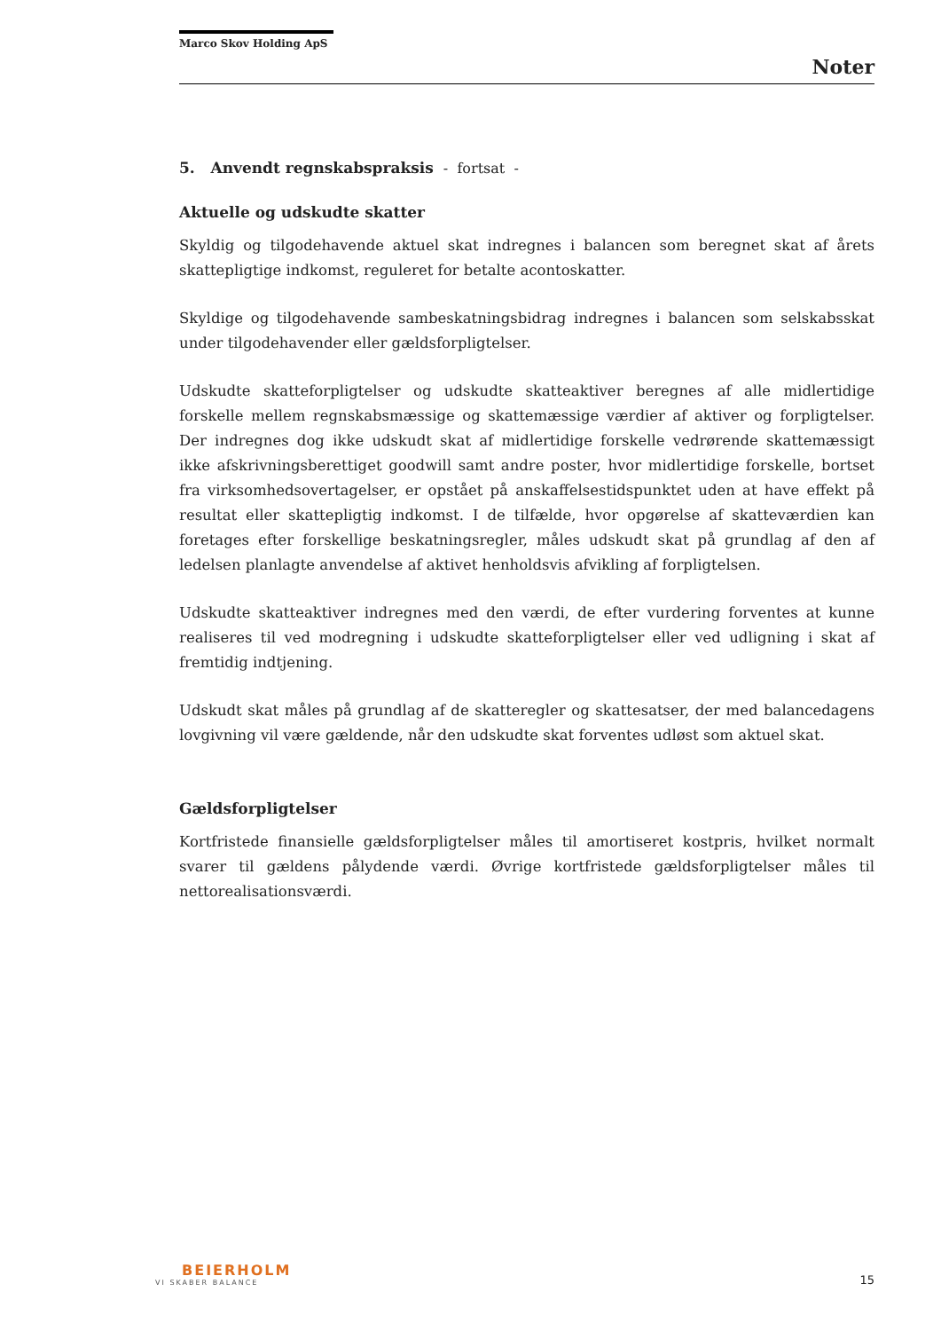Marco Skov Holding ApS
Noter
5. Anvendt regnskabspraksis - fortsat -
Aktuelle og udskudte skatter
Skyldig og tilgodehavende aktuel skat indregnes i balancen som beregnet skat af årets skattepligtige indkomst, reguleret for betalte acontoskatter.
Skyldige og tilgodehavende sambeskatningsbidrag indregnes i balancen som selskabsskat under tilgodehavender eller gældsforpligtelser.
Udskudte skatteforpligtelser og udskudte skatteaktiver beregnes af alle midlertidige forskelle mellem regnskabsmæssige og skattemæssige værdier af aktiver og forpligtelser. Der indregnes dog ikke udskudt skat af midlertidige forskelle vedrørende skattemæssigt ikke afskrivningsberettiget goodwill samt andre poster, hvor midlertidige forskelle, bortset fra virksomhedsovertagelser, er opstået på anskaffelsestidspunktet uden at have effekt på resultat eller skattepligtig indkomst. I de tilfælde, hvor opgørelse af skatteværdien kan foretages efter forskellige beskatningsregler, måles udskudt skat på grundlag af den af ledelsen planlagte anvendelse af aktivet henholdsvis afvikling af forpligtelsen.
Udskudte skatteaktiver indregnes med den værdi, de efter vurdering forventes at kunne realiseres til ved modregning i udskudte skatteforpligtelser eller ved udligning i skat af fremtidig indtjening.
Udskudt skat måles på grundlag af de skatteregler og skattesatser, der med balancedagens lovgivning vil være gældende, når den udskudte skat forventes udløst som aktuel skat.
Gældsforpligtelser
Kortfristede finansielle gældsforpligtelser måles til amortiseret kostpris, hvilket normalt svarer til gældens pålydende værdi. Øvrige kortfristede gældsforpligtelser måles til nettorealisationsværdi.
BEIERHOLM
VI SKABER BALANCE
15